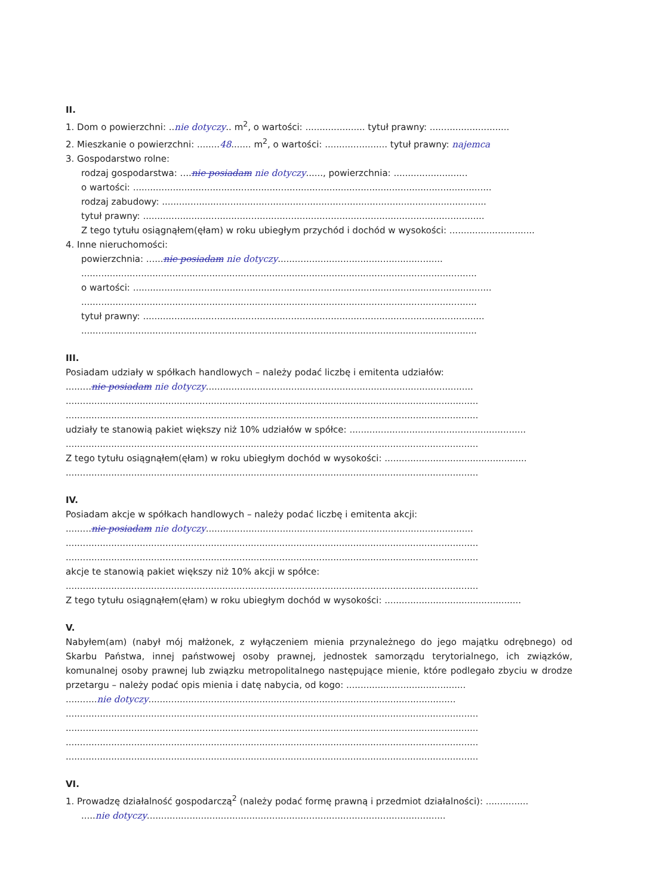II.
1. Dom o powierzchni: ..nie dotyczy.. m<sup>2</sup>, o wartości: ..................... tytuł prawny: ............................
2. Mieszkanie o powierzchni: ........48....... m<sup>2</sup>, o wartości: ...................... tytuł prawny: najemca
3. Gospodarstwo rolne:
rodzaj gospodarstwa: ....nie posiadam nie dotyczy......, powierzchnia: ..........................
o wartości: ..............................................................................................................................
rodzaj zabudowy: ..................................................................................................................
tytuł prawny: ........................................................................................................................
Z tego tytułu osiągnąłem(ęłam) w roku ubiegłym przychód i dochód w wysokości: ..............................
4. Inne nieruchomości:
powierzchnia: ......nie posiadam nie dotyczy..........................................................
...........................................................................................................................................
o wartości: ..............................................................................................................................
...........................................................................................................................................
tytuł prawny: ........................................................................................................................
...........................................................................................................................................
III.
Posiadam udziały w spółkach handlowych – należy podać liczbę i emitenta udziałów:
.........nie posiadam nie dotyczy..............................................................................................
.................................................................................................................................................
.................................................................................................................................................
udziały te stanowią pakiet większy niż 10% udziałów w spółce: ..............................................................
.................................................................................................................................................
Z tego tytułu osiągnąłem(ęłam) w roku ubiegłym dochód w wysokości: ..................................................
.................................................................................................................................................
IV.
Posiadam akcje w spółkach handlowych – należy podać liczbę i emitenta akcji:
.........nie posiadam nie dotyczy..............................................................................................
.................................................................................................................................................
.................................................................................................................................................
akcje te stanowią pakiet większy niż 10% akcji w spółce:
.................................................................................................................................................
Z tego tytułu osiągnąłem(ęłam) w roku ubiegłym dochód w wysokości: ................................................
V.
Nabyłem(am) (nabył mój małżonek, z wyłączeniem mienia przynależnego do jego majątku odrębnego) od Skarbu Państwa, innej państwowej osoby prawnej, jednostek samorządu terytorialnego, ich związków, komunalnej osoby prawnej lub związku metropolitalnego następujące mienie, które podlegało zbyciu w drodze przetargu – należy podać opis mienia i datę nabycia, od kogo: ..........................................
...........nie dotyczy............................................................................................................
.................................................................................................................................................
.................................................................................................................................................
.................................................................................................................................................
.................................................................................................................................................
VI.
1. Prowadzę działalność gospodarczą<sup>2</sup> (należy podać formę prawną i przedmiot działalności): ...............
.....nie dotyczy.........................................................................................................